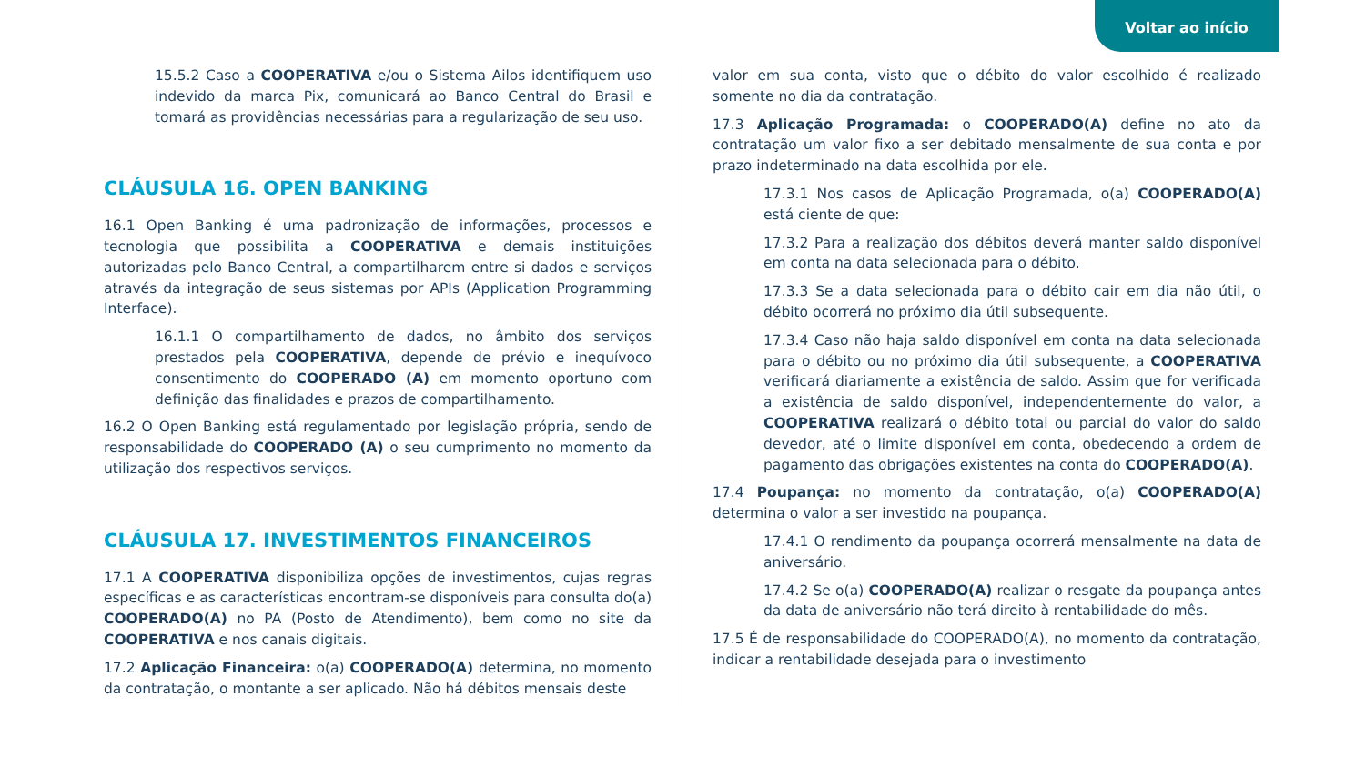Voltar ao início
15.5.2 Caso a COOPERATIVA e/ou o Sistema Ailos identifiquem uso indevido da marca Pix, comunicará ao Banco Central do Brasil e tomará as providências necessárias para a regularização de seu uso.
CLÁUSULA 16. OPEN BANKING
16.1 Open Banking é uma padronização de informações, processos e tecnologia que possibilita a COOPERATIVA e demais instituições autorizadas pelo Banco Central, a compartilharem entre si dados e serviços através da integração de seus sistemas por APIs (Application Programming Interface).
16.1.1 O compartilhamento de dados, no âmbito dos serviços prestados pela COOPERATIVA, depende de prévio e inequívoco consentimento do COOPERADO (A) em momento oportuno com definição das finalidades e prazos de compartilhamento.
16.2 O Open Banking está regulamentado por legislação própria, sendo de responsabilidade do COOPERADO (A) o seu cumprimento no momento da utilização dos respectivos serviços.
CLÁUSULA 17. INVESTIMENTOS FINANCEIROS
17.1 A COOPERATIVA disponibiliza opções de investimentos, cujas regras específicas e as características encontram-se disponíveis para consulta do(a) COOPERADO(A) no PA (Posto de Atendimento), bem como no site da COOPERATIVA e nos canais digitais.
17.2 Aplicação Financeira: o(a) COOPERADO(A) determina, no momento da contratação, o montante a ser aplicado. Não há débitos mensais deste
valor em sua conta, visto que o débito do valor escolhido é realizado somente no dia da contratação.
17.3 Aplicação Programada: o COOPERADO(A) define no ato da contratação um valor fixo a ser debitado mensalmente de sua conta e por prazo indeterminado na data escolhida por ele.
17.3.1 Nos casos de Aplicação Programada, o(a) COOPERADO(A) está ciente de que:
17.3.2 Para a realização dos débitos deverá manter saldo disponível em conta na data selecionada para o débito.
17.3.3 Se a data selecionada para o débito cair em dia não útil, o débito ocorrerá no próximo dia útil subsequente.
17.3.4 Caso não haja saldo disponível em conta na data selecionada para o débito ou no próximo dia útil subsequente, a COOPERATIVA verificará diariamente a existência de saldo. Assim que for verificada a existência de saldo disponível, independentemente do valor, a COOPERATIVA realizará o débito total ou parcial do valor do saldo devedor, até o limite disponível em conta, obedecendo a ordem de pagamento das obrigações existentes na conta do COOPERADO(A).
17.4 Poupança: no momento da contratação, o(a) COOPERADO(A) determina o valor a ser investido na poupança.
17.4.1 O rendimento da poupança ocorrerá mensalmente na data de aniversário.
17.4.2 Se o(a) COOPERADO(A) realizar o resgate da poupança antes da data de aniversário não terá direito à rentabilidade do mês.
17.5 É de responsabilidade do COOPERADO(A), no momento da contratação, indicar a rentabilidade desejada para o investimento